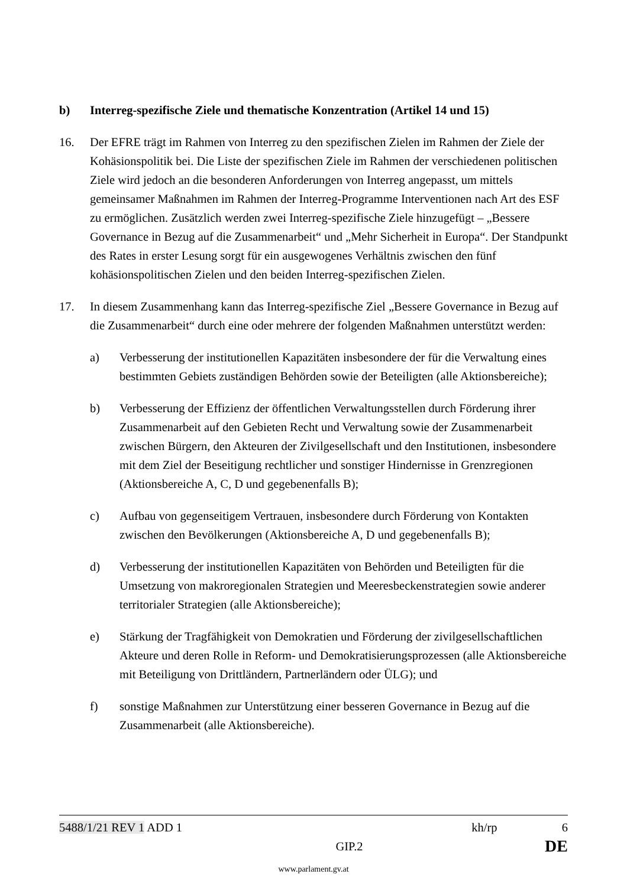b) Interreg-spezifische Ziele und thematische Konzentration (Artikel 14 und 15)
16. Der EFRE trägt im Rahmen von Interreg zu den spezifischen Zielen im Rahmen der Ziele der Kohäsionspolitik bei. Die Liste der spezifischen Ziele im Rahmen der verschiedenen politischen Ziele wird jedoch an die besonderen Anforderungen von Interreg angepasst, um mittels gemeinsamer Maßnahmen im Rahmen der Interreg-Programme Interventionen nach Art des ESF zu ermöglichen. Zusätzlich werden zwei Interreg-spezifische Ziele hinzugefügt – „Bessere Governance in Bezug auf die Zusammenarbeit“ und „Mehr Sicherheit in Europa“. Der Standpunkt des Rates in erster Lesung sorgt für ein ausgewogenes Verhältnis zwischen den fünf kohäsionspolitischen Zielen und den beiden Interreg-spezifischen Zielen.
17. In diesem Zusammenhang kann das Interreg-spezifische Ziel „Bessere Governance in Bezug auf die Zusammenarbeit“ durch eine oder mehrere der folgenden Maßnahmen unterstützt werden:
a) Verbesserung der institutionellen Kapazitäten insbesondere der für die Verwaltung eines bestimmten Gebiets zuständigen Behörden sowie der Beteiligten (alle Aktionsbereiche);
b) Verbesserung der Effizienz der öffentlichen Verwaltungsstellen durch Förderung ihrer Zusammenarbeit auf den Gebieten Recht und Verwaltung sowie der Zusammenarbeit zwischen Bürgern, den Akteuren der Zivilgesellschaft und den Institutionen, insbesondere mit dem Ziel der Beseitigung rechtlicher und sonstiger Hindernisse in Grenzregionen (Aktionsbereiche A, C, D und gegebenenfalls B);
c) Aufbau von gegenseitigem Vertrauen, insbesondere durch Förderung von Kontakten zwischen den Bevölkerungen (Aktionsbereiche A, D und gegebenenfalls B);
d) Verbesserung der institutionellen Kapazitäten von Behörden und Beteiligten für die Umsetzung von makroregionalen Strategien und Meeresbeckenstrategien sowie anderer territorialer Strategien (alle Aktionsbereiche);
e) Stärkung der Tragfähigkeit von Demokratien und Förderung der zivilgesellschaftlichen Akteure und deren Rolle in Reform- und Demokratisierungsprozessen (alle Aktionsbereiche mit Beteiligung von Drittländern, Partnerländern oder ÜLG); und
f) sonstige Maßnahmen zur Unterstützung einer besseren Governance in Bezug auf die Zusammenarbeit (alle Aktionsbereiche).
5488/1/21 REV 1 ADD 1 kh/rp 6
GIP.2 DE
www.parlament.gv.at